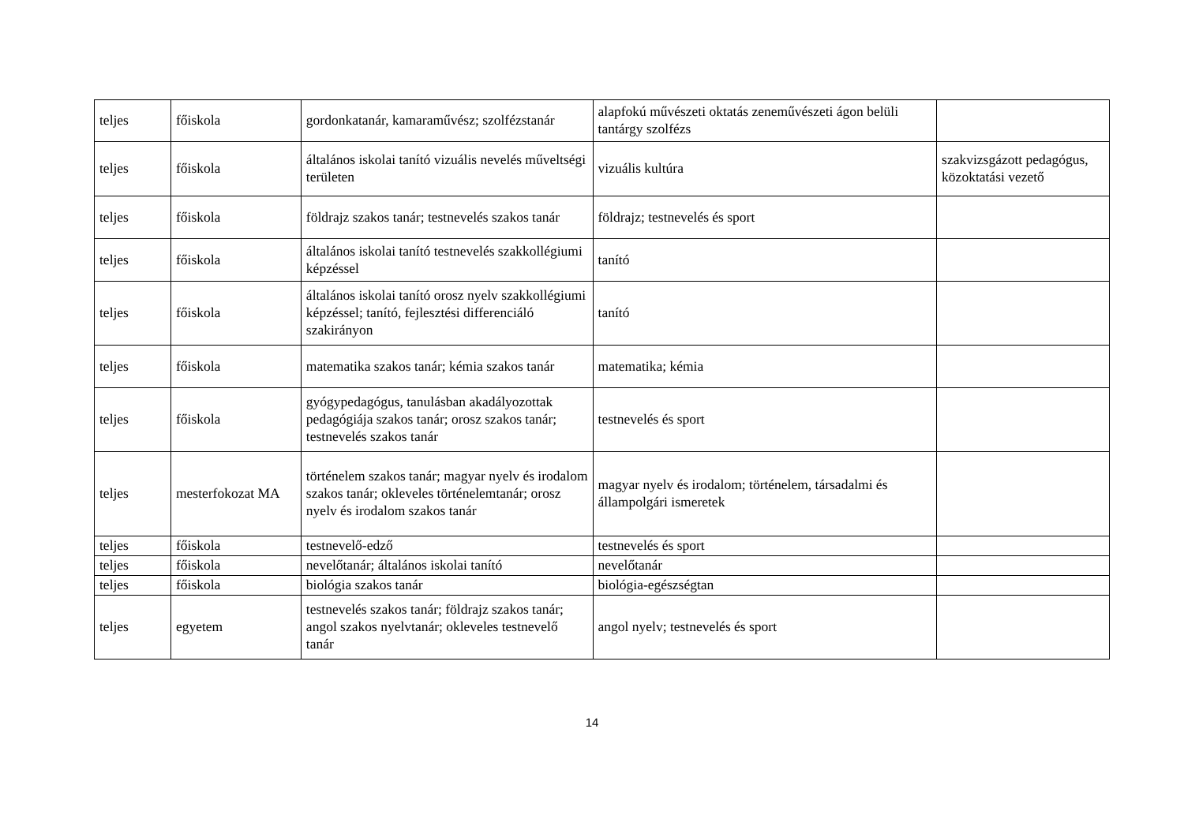| teljes | főiskola | gordonkatanár, kamaraművész; szolfézstanár | alapfokú művészeti oktatás zeneművészeti ágon belüli tantárgy szolfézs | |
| teljes | főiskola | általános iskolai tanító vizuális nevelés műveltségi területen | vizuális kultúra | szakvizsgázott pedagógus, közoktatási vezető |
| teljes | főiskola | földrajz szakos tanár; testnevelés szakos tanár | földrajz; testnevelés és sport | |
| teljes | főiskola | általános iskolai tanító testnevelés szakkollégiumi képzéssel | tanító | |
| teljes | főiskola | általános iskolai tanító orosz nyelv szakkollégiumi képzéssel; tanító, fejlesztési differenciáló szakirányon | tanító | |
| teljes | főiskola | matematika szakos tanár; kémia szakos tanár | matematika; kémia | |
| teljes | főiskola | gyógypedagógus, tanulásban akadályozottak pedagógiája szakos tanár; orosz szakos tanár; testnevelés szakos tanár | testnevelés és sport | |
| teljes | mesterfokozat MA | történelem szakos tanár; magyar nyelv és irodalom szakos tanár; okleveles történelemtanár; orosz nyelv és irodalom szakos tanár | magyar nyelv és irodalom; történelem, társadalmi és állampolgári ismeretek | |
| teljes | főiskola | testnevelő-edző | testnevelés és sport | |
| teljes | főiskola | nevelőtanár; általános iskolai tanító | nevelőtanár | |
| teljes | főiskola | biológia szakos tanár | biológia-egészségtan | |
| teljes | egyetem | testnevelés szakos tanár; földrajz szakos tanár; angol szakos nyelvtanár; okleveles testnevelő tanár | angol nyelv; testnevelés és sport | |
14